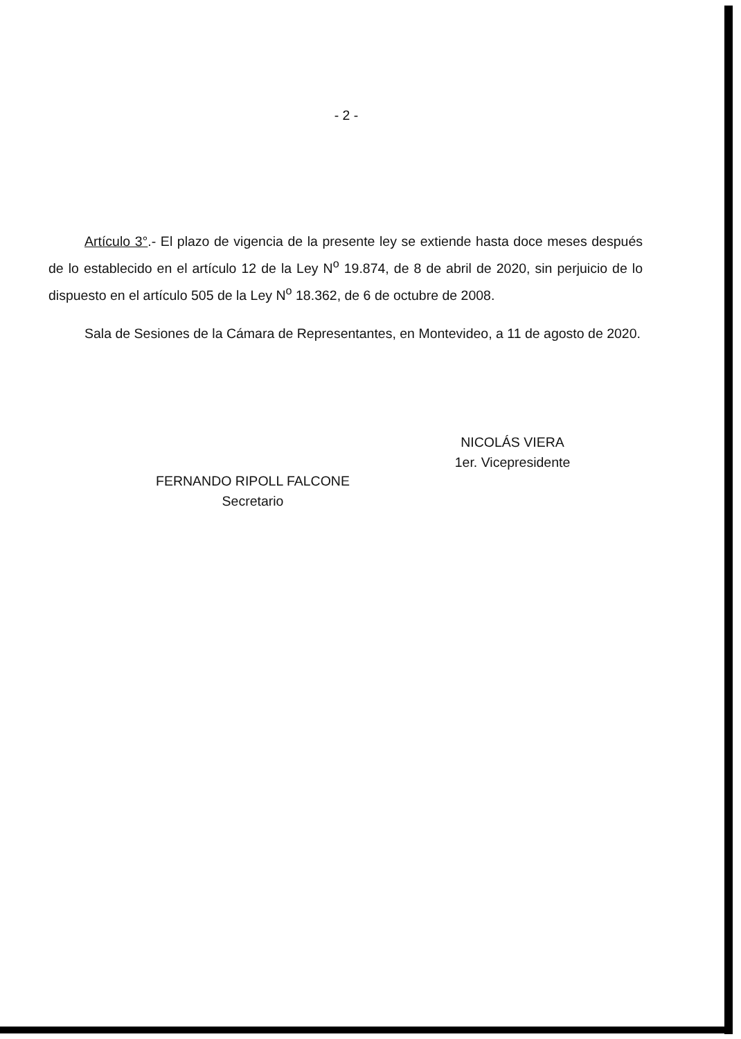- 2 -
Artículo 3°.- El plazo de vigencia de la presente ley se extiende hasta doce meses después de lo establecido en el artículo 12 de la Ley N<sup>o</sup> 19.874, de 8 de abril de 2020, sin perjuicio de lo dispuesto en el artículo 505 de la Ley N<sup>o</sup> 18.362, de 6 de octubre de 2008.
Sala de Sesiones de la Cámara de Representantes, en Montevideo, a 11 de agosto de 2020.
FERNANDO RIPOLL FALCONE
Secretario
NICOLÁS VIERA
1er. Vicepresidente